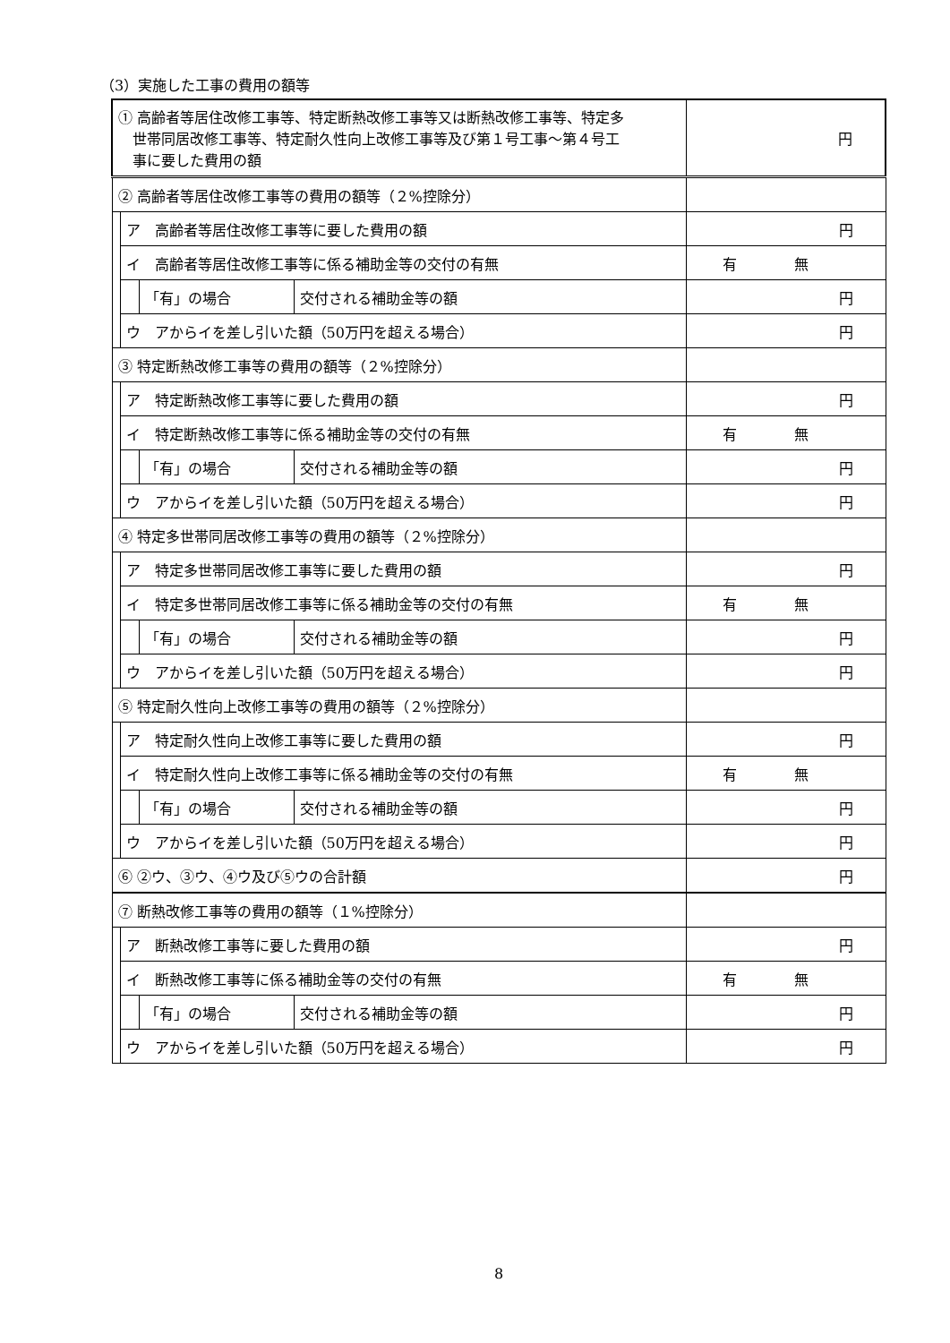（3）実施した工事の費用の額等
| ① 高齢者等居住改修工事等、特定断熱改修工事等又は断熱改修工事等、特定多 世帯同居改修工事等、特定耐久性向上改修工事等及び第１号工事～第４号工 事に要した費用の額 | | | | 円 |
| ② 高齢者等居住改修工事等の費用の額等（２%控除分） | | | | |
| | ア 高齢者等居住改修工事等に要した費用の額 | | | 円 |
| | イ 高齢者等居住改修工事等に係る補助金等の交付の有無 | | | 有 無 |
| | | 「有」の場合 | 交付される補助金等の額 | 円 |
| | ウ アからイを差し引いた額（50万円を超える場合） | | | 円 |
| ③ 特定断熱改修工事等の費用の額等（２%控除分） | | | | |
| | ア 特定断熱改修工事等に要した費用の額 | | | 円 |
| | イ 特定断熱改修工事等に係る補助金等の交付の有無 | | | 有 無 |
| | | 「有」の場合 | 交付される補助金等の額 | 円 |
| | ウ アからイを差し引いた額（50万円を超える場合） | | | 円 |
| ④ 特定多世帯同居改修工事等の費用の額等（２%控除分） | | | | |
| | ア 特定多世帯同居改修工事等に要した費用の額 | | | 円 |
| | イ 特定多世帯同居改修工事等に係る補助金等の交付の有無 | | | 有 無 |
| | | 「有」の場合 | 交付される補助金等の額 | 円 |
| | ウ アからイを差し引いた額（50万円を超える場合） | | | 円 |
| ⑤ 特定耐久性向上改修工事等の費用の額等（２%控除分） | | | | |
| | ア 特定耐久性向上改修工事等に要した費用の額 | | | 円 |
| | イ 特定耐久性向上改修工事等に係る補助金等の交付の有無 | | | 有 無 |
| | | 「有」の場合 | 交付される補助金等の額 | 円 |
| | ウ アからイを差し引いた額（50万円を超える場合） | | | 円 |
| ⑥ ②ウ、③ウ、④ウ及び⑤ウの合計額 | | | | 円 |
| ⑦ 断熱改修工事等の費用の額等（１%控除分） | | | | |
| | ア 断熱改修工事等に要した費用の額 | | | 円 |
| | イ 断熱改修工事等に係る補助金等の交付の有無 | | | 有 無 |
| | | 「有」の場合 | 交付される補助金等の額 | 円 |
| | ウ アからイを差し引いた額（50万円を超える場合） | | | 円 |
8